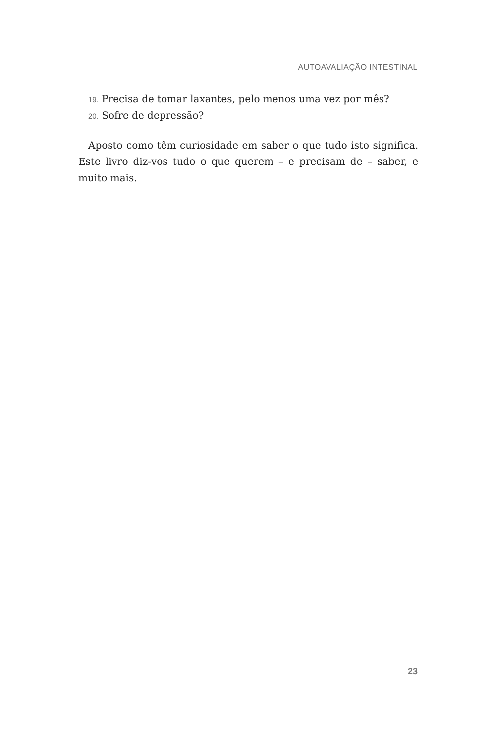AUTOAVALIAÇÃO INTESTINAL
19. Precisa de tomar laxantes, pelo menos uma vez por mês?
20. Sofre de depressão?
Aposto como têm curiosidade em saber o que tudo isto significa. Este livro diz-vos tudo o que querem – e precisam de – saber, e muito mais.
23